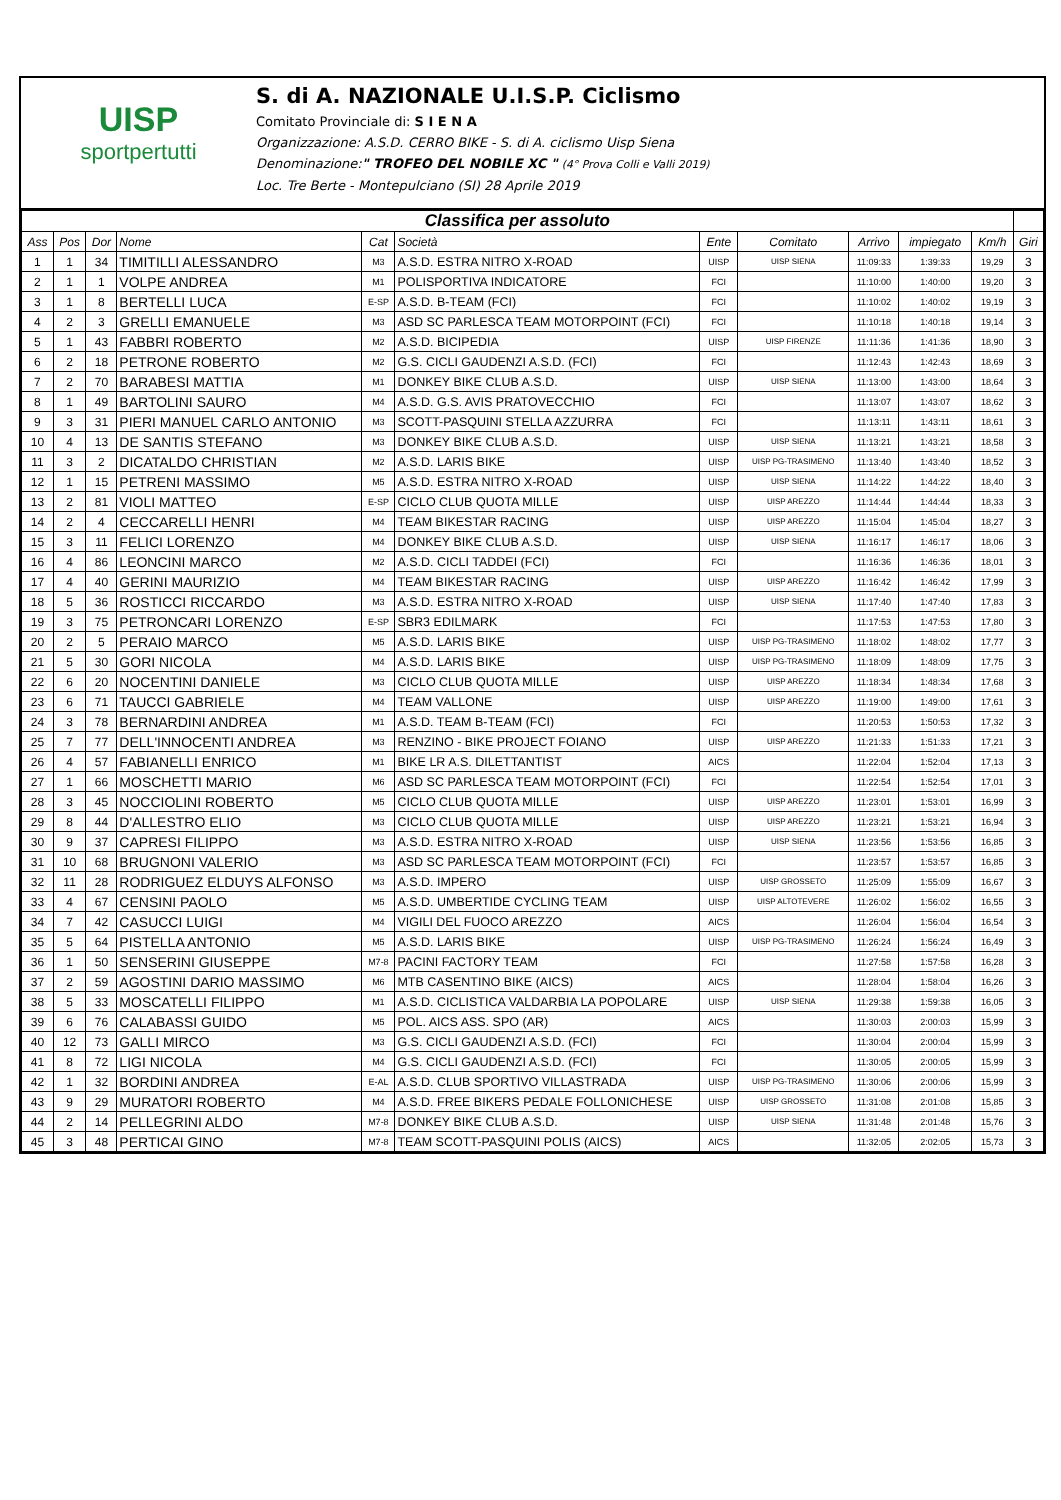UISP
sportpertutti
S. di A. NAZIONALE U.I.S.P. Ciclismo
Comitato Provinciale di: S I E N A
Organizzazione: A.S.D. CERRO BIKE - S. di A. ciclismo Uisp Siena
Denominazione:" TROFEO DEL NOBILE XC " (4° Prova Colli e Valli 2019)
Loc. Tre Berte - Montepulciano (SI) 28 Aprile 2019
| Classifica per assoluto | | | | | | | | | | | |
| Ass | Pos | Dor | Nome | Cat | Società | Ente | Comitato | Arrivo | impiegato | Km/h | Giri |
| 1 | 1 | 34 | TIMITILLI ALESSANDRO | M3 | A.S.D. ESTRA NITRO X-ROAD | UISP | UISP SIENA | 11:09:33 | 1:39:33 | 19,29 | 3 |
| 2 | 1 | 1 | VOLPE ANDREA | M1 | POLISPORTIVA INDICATORE | FCI | | 11:10:00 | 1:40:00 | 19,20 | 3 |
| 3 | 1 | 8 | BERTELLI LUCA | E-SP | A.S.D. B-TEAM (FCI) | FCI | | 11:10:02 | 1:40:02 | 19,19 | 3 |
| 4 | 2 | 3 | GRELLI EMANUELE | M3 | ASD SC PARLESCA TEAM MOTORPOINT (FCI) | FCI | | 11:10:18 | 1:40:18 | 19,14 | 3 |
| 5 | 1 | 43 | FABBRI ROBERTO | M2 | A.S.D. BICIPEDIA | UISP | UISP FIRENZE | 11:11:36 | 1:41:36 | 18,90 | 3 |
| 6 | 2 | 18 | PETRONE ROBERTO | M2 | G.S. CICLI GAUDENZI A.S.D. (FCI) | FCI | | 11:12:43 | 1:42:43 | 18,69 | 3 |
| 7 | 2 | 70 | BARABESI MATTIA | M1 | DONKEY BIKE CLUB A.S.D. | UISP | UISP SIENA | 11:13:00 | 1:43:00 | 18,64 | 3 |
| 8 | 1 | 49 | BARTOLINI SAURO | M4 | A.S.D. G.S. AVIS PRATOVECCHIO | FCI | | 11:13:07 | 1:43:07 | 18,62 | 3 |
| 9 | 3 | 31 | PIERI MANUEL CARLO ANTONIO | M3 | SCOTT-PASQUINI STELLA AZZURRA | FCI | | 11:13:11 | 1:43:11 | 18,61 | 3 |
| 10 | 4 | 13 | DE SANTIS STEFANO | M3 | DONKEY BIKE CLUB A.S.D. | UISP | UISP SIENA | 11:13:21 | 1:43:21 | 18,58 | 3 |
| 11 | 3 | 2 | DICATALDO CHRISTIAN | M2 | A.S.D. LARIS BIKE | UISP | UISP PG-TRASIMENO | 11:13:40 | 1:43:40 | 18,52 | 3 |
| 12 | 1 | 15 | PETRENI MASSIMO | M5 | A.S.D. ESTRA NITRO X-ROAD | UISP | UISP SIENA | 11:14:22 | 1:44:22 | 18,40 | 3 |
| 13 | 2 | 81 | VIOLI MATTEO | E-SP | CICLO CLUB QUOTA MILLE | UISP | UISP AREZZO | 11:14:44 | 1:44:44 | 18,33 | 3 |
| 14 | 2 | 4 | CECCARELLI HENRI | M4 | TEAM BIKESTAR RACING | UISP | UISP AREZZO | 11:15:04 | 1:45:04 | 18,27 | 3 |
| 15 | 3 | 11 | FELICI LORENZO | M4 | DONKEY BIKE CLUB A.S.D. | UISP | UISP SIENA | 11:16:17 | 1:46:17 | 18,06 | 3 |
| 16 | 4 | 86 | LEONCINI MARCO | M2 | A.S.D. CICLI TADDEI (FCI) | FCI | | 11:16:36 | 1:46:36 | 18,01 | 3 |
| 17 | 4 | 40 | GERINI MAURIZIO | M4 | TEAM BIKESTAR RACING | UISP | UISP AREZZO | 11:16:42 | 1:46:42 | 17,99 | 3 |
| 18 | 5 | 36 | ROSTICCI RICCARDO | M3 | A.S.D. ESTRA NITRO X-ROAD | UISP | UISP SIENA | 11:17:40 | 1:47:40 | 17,83 | 3 |
| 19 | 3 | 75 | PETRONCARI LORENZO | E-SP | SBR3 EDILMARK | FCI | | 11:17:53 | 1:47:53 | 17,80 | 3 |
| 20 | 2 | 5 | PERAIO MARCO | M5 | A.S.D. LARIS BIKE | UISP | UISP PG-TRASIMENO | 11:18:02 | 1:48:02 | 17,77 | 3 |
| 21 | 5 | 30 | GORI NICOLA | M4 | A.S.D. LARIS BIKE | UISP | UISP PG-TRASIMENO | 11:18:09 | 1:48:09 | 17,75 | 3 |
| 22 | 6 | 20 | NOCENTINI DANIELE | M3 | CICLO CLUB QUOTA MILLE | UISP | UISP AREZZO | 11:18:34 | 1:48:34 | 17,68 | 3 |
| 23 | 6 | 71 | TAUCCI GABRIELE | M4 | TEAM VALLONE | UISP | UISP AREZZO | 11:19:00 | 1:49:00 | 17,61 | 3 |
| 24 | 3 | 78 | BERNARDINI ANDREA | M1 | A.S.D. TEAM B-TEAM (FCI) | FCI | | 11:20:53 | 1:50:53 | 17,32 | 3 |
| 25 | 7 | 77 | DELL'INNOCENTI ANDREA | M3 | RENZINO - BIKE PROJECT FOIANO | UISP | UISP AREZZO | 11:21:33 | 1:51:33 | 17,21 | 3 |
| 26 | 4 | 57 | FABIANELLI ENRICO | M1 | BIKE LR A.S. DILETTANTIST | AICS | | 11:22:04 | 1:52:04 | 17,13 | 3 |
| 27 | 1 | 66 | MOSCHETTI MARIO | M6 | ASD SC PARLESCA TEAM MOTORPOINT (FCI) | FCI | | 11:22:54 | 1:52:54 | 17,01 | 3 |
| 28 | 3 | 45 | NOCCIOLINI ROBERTO | M5 | CICLO CLUB QUOTA MILLE | UISP | UISP AREZZO | 11:23:01 | 1:53:01 | 16,99 | 3 |
| 29 | 8 | 44 | D'ALLESTRO ELIO | M3 | CICLO CLUB QUOTA MILLE | UISP | UISP AREZZO | 11:23:21 | 1:53:21 | 16,94 | 3 |
| 30 | 9 | 37 | CAPRESI FILIPPO | M3 | A.S.D. ESTRA NITRO X-ROAD | UISP | UISP SIENA | 11:23:56 | 1:53:56 | 16,85 | 3 |
| 31 | 10 | 68 | BRUGNONI VALERIO | M3 | ASD SC PARLESCA TEAM MOTORPOINT (FCI) | FCI | | 11:23:57 | 1:53:57 | 16,85 | 3 |
| 32 | 11 | 28 | RODRIGUEZ ELDUYS ALFONSO | M3 | A.S.D. IMPERO | UISP | UISP GROSSETO | 11:25:09 | 1:55:09 | 16,67 | 3 |
| 33 | 4 | 67 | CENSINI PAOLO | M5 | A.S.D. UMBERTIDE CYCLING TEAM | UISP | UISP ALTOTEVERE | 11:26:02 | 1:56:02 | 16,55 | 3 |
| 34 | 7 | 42 | CASUCCI LUIGI | M4 | VIGILI DEL FUOCO AREZZO | AICS | | 11:26:04 | 1:56:04 | 16,54 | 3 |
| 35 | 5 | 64 | PISTELLA ANTONIO | M5 | A.S.D. LARIS BIKE | UISP | UISP PG-TRASIMENO | 11:26:24 | 1:56:24 | 16,49 | 3 |
| 36 | 1 | 50 | SENSERINI GIUSEPPE | M7-8 | PACINI FACTORY TEAM | FCI | | 11:27:58 | 1:57:58 | 16,28 | 3 |
| 37 | 2 | 59 | AGOSTINI DARIO MASSIMO | M6 | MTB CASENTINO BIKE (AICS) | AICS | | 11:28:04 | 1:58:04 | 16,26 | 3 |
| 38 | 5 | 33 | MOSCATELLI FILIPPO | M1 | A.S.D. CICLISTICA VALDARBIA LA POPOLARE | UISP | UISP SIENA | 11:29:38 | 1:59:38 | 16,05 | 3 |
| 39 | 6 | 76 | CALABASSI GUIDO | M5 | POL. AICS ASS. SPO (AR) | AICS | | 11:30:03 | 2:00:03 | 15,99 | 3 |
| 40 | 12 | 73 | GALLI MIRCO | M3 | G.S. CICLI GAUDENZI A.S.D. (FCI) | FCI | | 11:30:04 | 2:00:04 | 15,99 | 3 |
| 41 | 8 | 72 | LIGI NICOLA | M4 | G.S. CICLI GAUDENZI A.S.D. (FCI) | FCI | | 11:30:05 | 2:00:05 | 15,99 | 3 |
| 42 | 1 | 32 | BORDINI ANDREA | E-AL | A.S.D. CLUB SPORTIVO VILLASTRADA | UISP | UISP PG-TRASIMENO | 11:30:06 | 2:00:06 | 15,99 | 3 |
| 43 | 9 | 29 | MURATORI ROBERTO | M4 | A.S.D. FREE BIKERS PEDALE FOLLONICHESE | UISP | UISP GROSSETO | 11:31:08 | 2:01:08 | 15,85 | 3 |
| 44 | 2 | 14 | PELLEGRINI ALDO | M7-8 | DONKEY BIKE CLUB A.S.D. | UISP | UISP SIENA | 11:31:48 | 2:01:48 | 15,76 | 3 |
| 45 | 3 | 48 | PERTICAI GINO | M7-8 | TEAM SCOTT-PASQUINI POLIS (AICS) | AICS | | 11:32:05 | 2:02:05 | 15,73 | 3 |